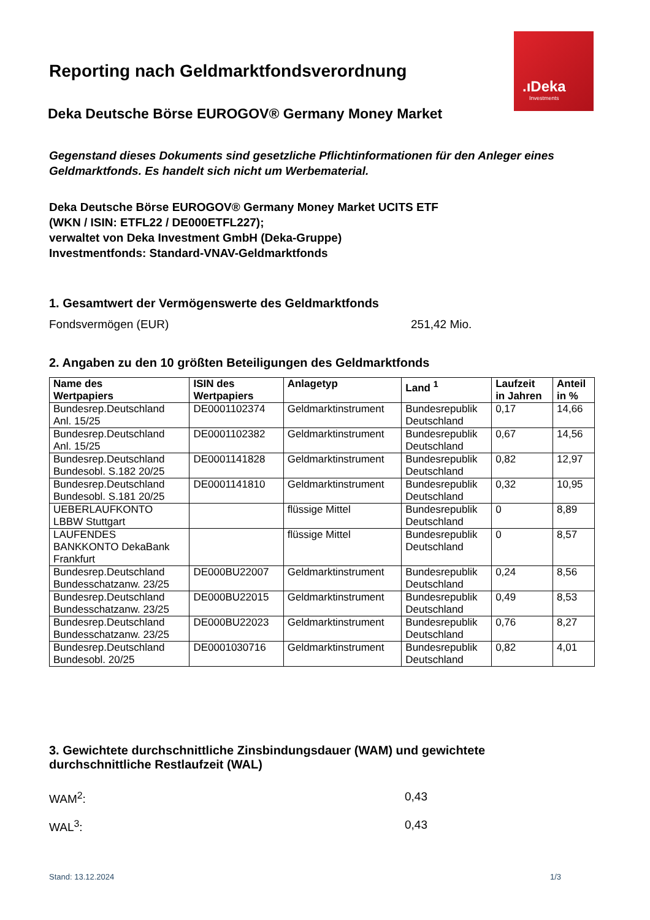.ıDeka
Investments
Reporting nach Geldmarktfondsverordnung
Deka Deutsche Börse EUROGOV® Germany Money Market
Gegenstand dieses Dokuments sind gesetzliche Pflichtinformationen für den Anleger eines
Geldmarktfonds. Es handelt sich nicht um Werbematerial.
Deka Deutsche Börse EUROGOV® Germany Money Market UCITS ETF
(WKN / ISIN: ETFL22 / DE000ETFL227);
verwaltet von Deka Investment GmbH (Deka-Gruppe)
Investmentfonds: Standard-VNAV-Geldmarktfonds
1. Gesamtwert der Vermögenswerte des Geldmarktfonds
Fondsvermögen (EUR) 251,42 Mio.
2. Angaben zu den 10 größten Beteiligungen des Geldmarktfonds
| Name des Wertpapiers | ISIN des Wertpapiers | Anlagetyp | Land <sup>1</sup> | Laufzeit in Jahren | Anteil in % |
| --- | --- | --- | --- | --- | --- |
| Bundesrep.Deutschland Anl. 15/25 | DE0001102374 | Geldmarktinstrument | Bundesrepublik Deutschland | 0,17 | 14,66 |
| Bundesrep.Deutschland Anl. 15/25 | DE0001102382 | Geldmarktinstrument | Bundesrepublik Deutschland | 0,67 | 14,56 |
| Bundesrep.Deutschland Bundesobl. S.182 20/25 | DE0001141828 | Geldmarktinstrument | Bundesrepublik Deutschland | 0,82 | 12,97 |
| Bundesrep.Deutschland Bundesobl. S.181 20/25 | DE0001141810 | Geldmarktinstrument | Bundesrepublik Deutschland | 0,32 | 10,95 |
| UEBERLAUFKONTO LBBW Stuttgart | | flüssige Mittel | Bundesrepublik Deutschland | 0 | 8,89 |
| LAUFENDES BANKKONTO DekaBank Frankfurt | | flüssige Mittel | Bundesrepublik Deutschland | 0 | 8,57 |
| Bundesrep.Deutschland Bundesschatzanw. 23/25 | DE000BU22007 | Geldmarktinstrument | Bundesrepublik Deutschland | 0,24 | 8,56 |
| Bundesrep.Deutschland Bundesschatzanw. 23/25 | DE000BU22015 | Geldmarktinstrument | Bundesrepublik Deutschland | 0,49 | 8,53 |
| Bundesrep.Deutschland Bundesschatzanw. 23/25 | DE000BU22023 | Geldmarktinstrument | Bundesrepublik Deutschland | 0,76 | 8,27 |
| Bundesrep.Deutschland Bundesobl. 20/25 | DE0001030716 | Geldmarktinstrument | Bundesrepublik Deutschland | 0,82 | 4,01 |
3. Gewichtete durchschnittliche Zinsbindungsdauer (WAM) und gewichtete
durchschnittliche Restlaufzeit (WAL)
WAM<sup>2</sup>: 0,43
WAL<sup>3</sup>: 0,43
Stand: 13.12.2024 1/3